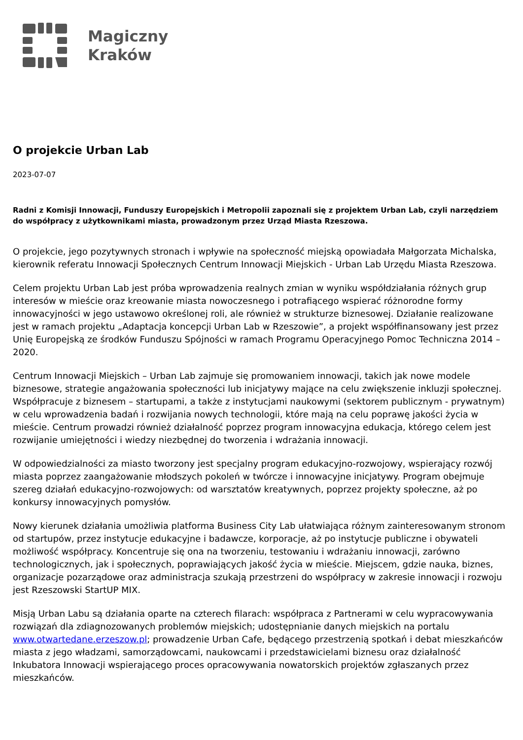Magiczny
Kraków
O projekcie Urban Lab
2023-07-07
Radni z Komisji Innowacji, Funduszy Europejskich i Metropolii zapoznali się z projektem Urban Lab, czyli narzędziem do współpracy z użytkownikami miasta, prowadzonym przez Urząd Miasta Rzeszowa.
O projekcie, jego pozytywnych stronach i wpływie na społeczność miejską opowiadała Małgorzata Michalska, kierownik referatu Innowacji Społecznych Centrum Innowacji Miejskich - Urban Lab Urzędu Miasta Rzeszowa.
Celem projektu Urban Lab jest próba wprowadzenia realnych zmian w wyniku współdziałania różnych grup interesów w mieście oraz kreowanie miasta nowoczesnego i potrafiącego wspierać różnorodne formy innowacyjności w jego ustawowo określonej roli, ale również w strukturze biznesowej. Działanie realizowane jest w ramach projektu „Adaptacja koncepcji Urban Lab w Rzeszowie”, a projekt współfinansowany jest przez Unię Europejską ze środków Funduszu Spójności w ramach Programu Operacyjnego Pomoc Techniczna 2014 – 2020.
Centrum Innowacji Miejskich – Urban Lab zajmuje się promowaniem innowacji, takich jak nowe modele biznesowe, strategie angażowania społeczności lub inicjatywy mające na celu zwiększenie inkluzji społecznej. Współpracuje z biznesem – startupami, a także z instytucjami naukowymi (sektorem publicznym - prywatnym) w celu wprowadzenia badań i rozwijania nowych technologii, które mają na celu poprawę jakości życia w mieście. Centrum prowadzi również działalność poprzez program innowacyjna edukacja, którego celem jest rozwijanie umiejętności i wiedzy niezbędnej do tworzenia i wdrażania innowacji.
W odpowiedzialności za miasto tworzony jest specjalny program edukacyjno-rozwojowy, wspierający rozwój miasta poprzez zaangażowanie młodszych pokoleń w twórcze i innowacyjne inicjatywy. Program obejmuje szereg działań edukacyjno-rozwojowych: od warsztatów kreatywnych, poprzez projekty społeczne, aż po konkursy innowacyjnych pomysłów.
Nowy kierunek działania umożliwia platforma Business City Lab ułatwiająca różnym zainteresowanym stronom od startupów, przez instytucje edukacyjne i badawcze, korporacje, aż po instytucje publiczne i obywateli możliwość współpracy. Koncentruje się ona na tworzeniu, testowaniu i wdrażaniu innowacji, zarówno technologicznych, jak i społecznych, poprawiających jakość życia w mieście. Miejscem, gdzie nauka, biznes, organizacje pozarządowe oraz administracja szukają przestrzeni do współpracy w zakresie innowacji i rozwoju jest Rzeszowski StartUP MIX.
Misją Urban Labu są działania oparte na czterech filarach: współpraca z Partnerami w celu wypracowywania rozwiązań dla zdiagnozowanych problemów miejskich; udostępnianie danych miejskich na portalu www.otwartedane.erzeszow.pl; prowadzenie Urban Cafe, będącego przestrzenią spotkań i debat mieszkańców miasta z jego władzami, samorządowcami, naukowcami i przedstawicielami biznesu oraz działalność Inkubatora Innowacji wspierającego proces opracowywania nowatorskich projektów zgłaszanych przez mieszkańców.